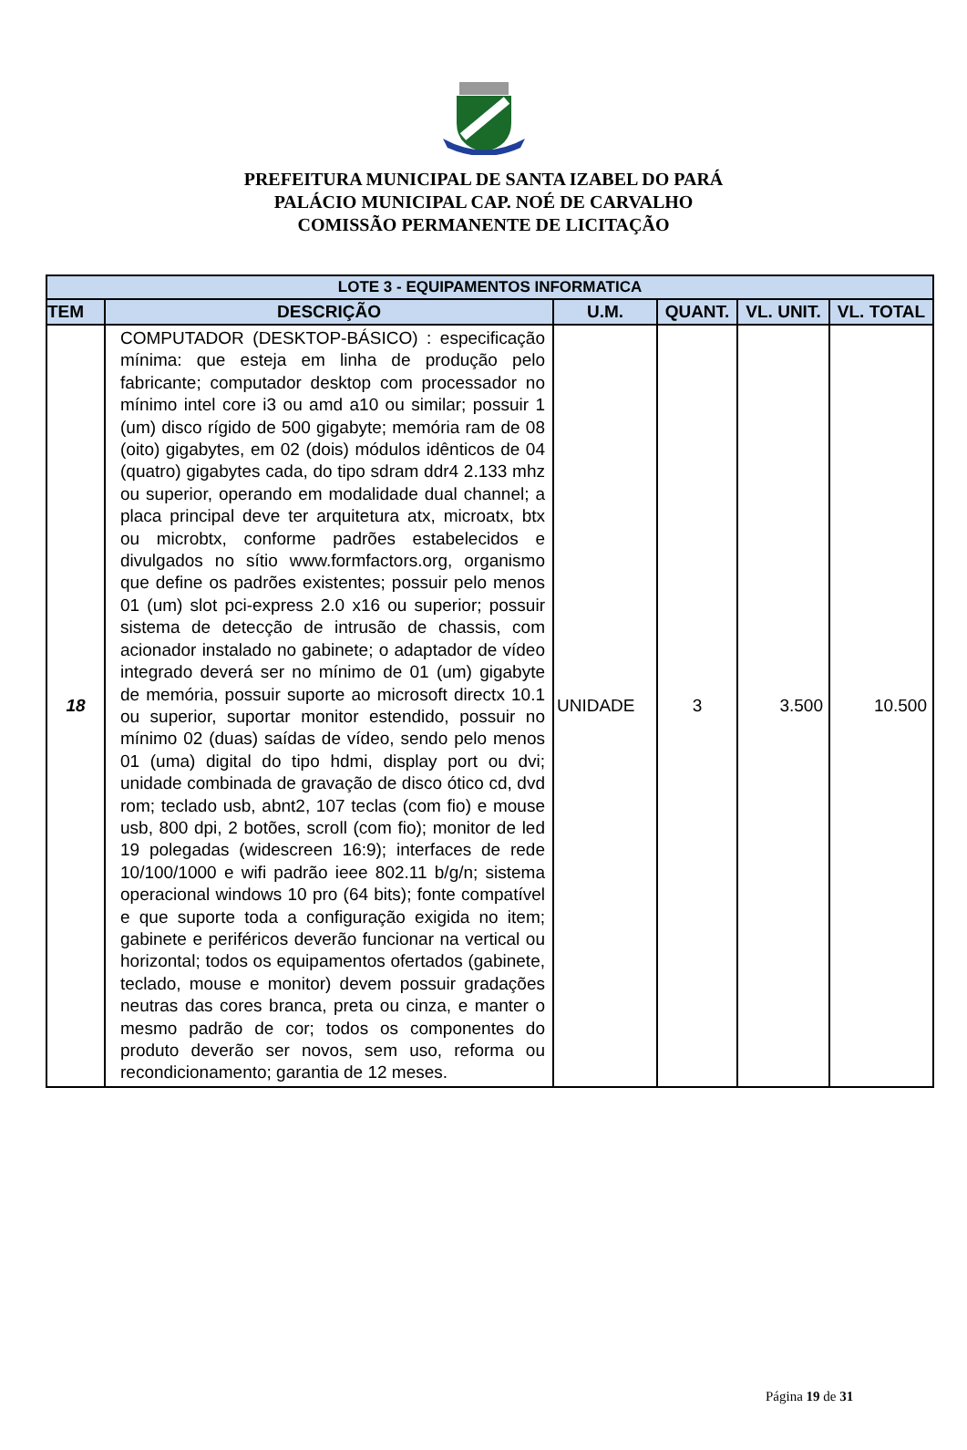PREFEITURA MUNICIPAL DE SANTA IZABEL DO PARÁ
PALÁCIO MUNICIPAL CAP. NOÉ DE CARVALHO
COMISSÃO PERMANENTE DE LICITAÇÃO
| LOTE 3 - EQUIPAMENTOS INFORMATICA | | | | | |
| --- | --- | --- | --- | --- | --- |
| TEM | DESCRIÇÃO | U.M. | QUANT. | VL. UNIT. | VL. TOTAL |
| 18 | COMPUTADOR (DESKTOP-BÁSICO) : especificação mínima: que esteja em linha de produção pelo fabricante; computador desktop com processador no mínimo intel core i3 ou amd a10 ou similar; possuir 1 (um) disco rígido de 500 gigabyte; memória ram de 08 (oito) gigabytes, em 02 (dois) módulos idênticos de 04 (quatro) gigabytes cada, do tipo sdram ddr4 2.133 mhz ou superior, operando em modalidade dual channel; a placa principal deve ter arquitetura atx, microatx, btx ou microbtx, conforme padrões estabelecidos e divulgados no sítio www.formfactors.org, organismo que define os padrões existentes; possuir pelo menos 01 (um) slot pci-express 2.0 x16 ou superior; possuir sistema de detecção de intrusão de chassis, com acionador instalado no gabinete; o adaptador de vídeo integrado deverá ser no mínimo de 01 (um) gigabyte de memória, possuir suporte ao microsoft directx 10.1 ou superior, suportar monitor estendido, possuir no mínimo 02 (duas) saídas de vídeo, sendo pelo menos 01 (uma) digital do tipo hdmi, display port ou dvi; unidade combinada de gravação de disco ótico cd, dvd rom; teclado usb, abnt2, 107 teclas (com fio) e mouse usb, 800 dpi, 2 botões, scroll (com fio); monitor de led 19 polegadas (widescreen 16:9); interfaces de rede 10/100/1000 e wifi padrão ieee 802.11 b/g/n; sistema operacional windows 10 pro (64 bits); fonte compatível e que suporte toda a configuração exigida no item; gabinete e periféricos deverão funcionar na vertical ou horizontal; todos os equipamentos ofertados (gabinete, teclado, mouse e monitor) devem possuir gradações neutras das cores branca, preta ou cinza, e manter o mesmo padrão de cor; todos os componentes do produto deverão ser novos, sem uso, reforma ou recondicionamento; garantia de 12 meses. | UNIDADE | 3 | 3.500 | 10.500 |
Página 19 de 31